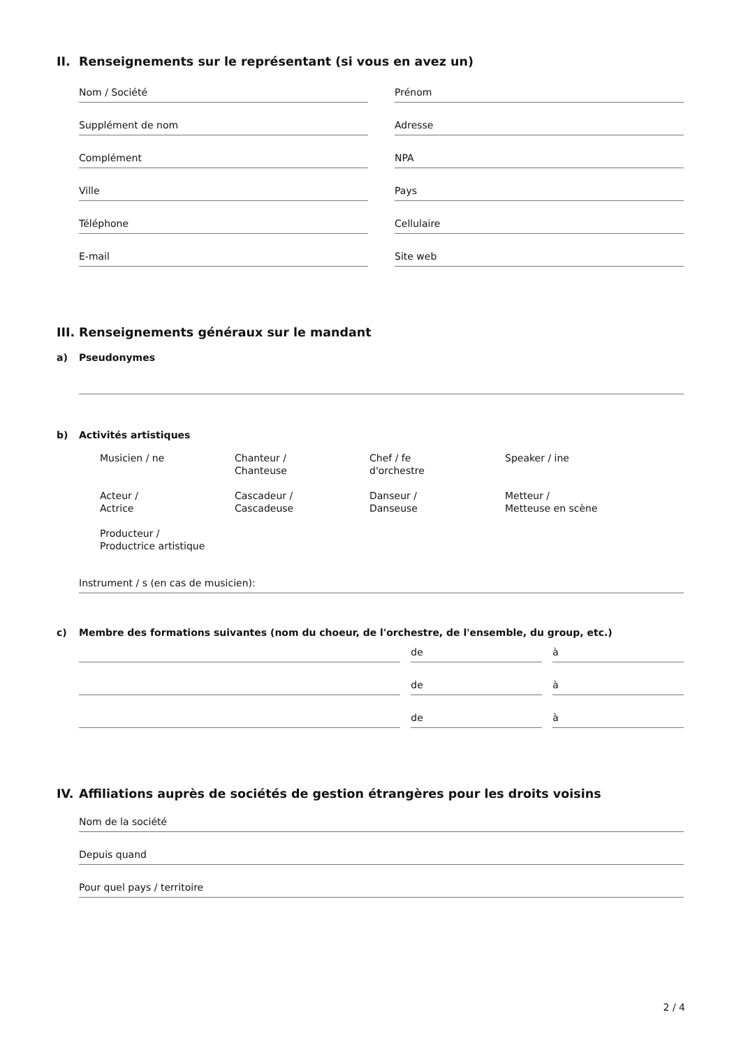II. Renseignements sur le représentant (si vous en avez un)
Nom / Société Prénom
Supplément de nom Adresse
Complément NPA
Ville Pays
Téléphone Cellulaire
E-mail Site web
III. Renseignements généraux sur le mandant
a) Pseudonymes
b) Activités artistiques
Musicien / ne
Chanteur /
Chanteuse
Chef / fe
d'orchestre
Speaker / ine
Acteur /
Actrice
Cascadeur /
Cascadeuse
Danseur /
Danseuse
Metteur /
Metteuse en scène
Producteur /
Productrice artistique
Instrument / s (en cas de musicien):
c) Membre des formations suivantes (nom du choeur, de l'orchestre, de l'ensemble, du group, etc.)
de à
de à
de à
IV. Affiliations auprès de sociétés de gestion étrangères pour les droits voisins
Nom de la société
Depuis quand
Pour quel pays / territoire
2 / 4